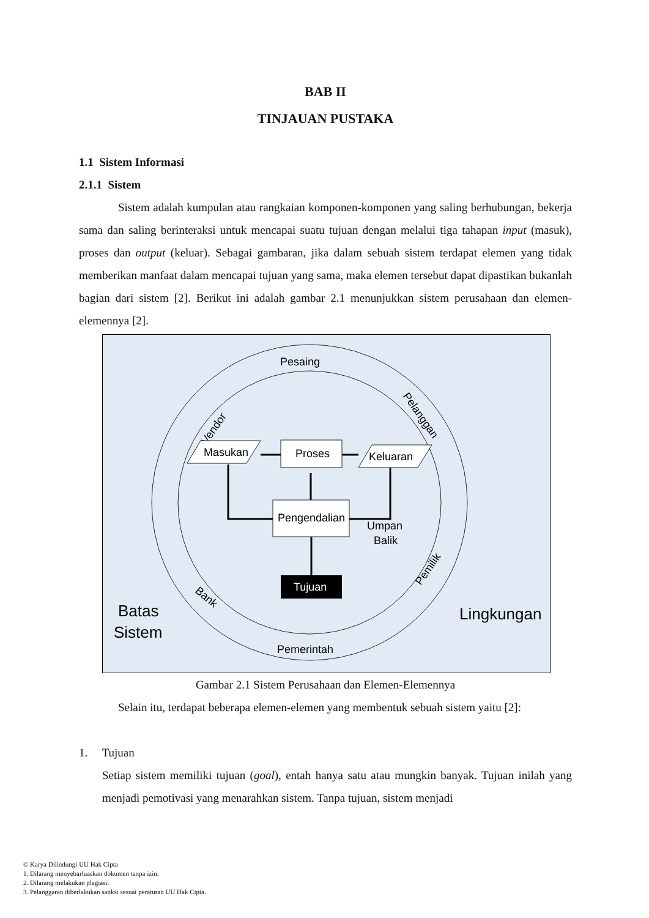BAB II
TINJAUAN PUSTAKA
1.1 Sistem Informasi
2.1.1 Sistem
Sistem adalah kumpulan atau rangkaian komponen-komponen yang saling berhubungan, bekerja sama dan saling berinteraksi untuk mencapai suatu tujuan dengan melalui tiga tahapan input (masuk), proses dan output (keluar). Sebagai gambaran, jika dalam sebuah sistem terdapat elemen yang tidak memberikan manfaat dalam mencapai tujuan yang sama, maka elemen tersebut dapat dipastikan bukanlah bagian dari sistem [2]. Berikut ini adalah gambar 2.1 menunjukkan sistem perusahaan dan elemen-elemennya [2].
Pesaing
Vendor
Pelanggan
Pemilik
Bank
Pemerintah
Masukan
Proses
Keluaran
Pengendalian
Tujuan
Umpan
Balik
Batas
Sistem
Lingkungan
Gambar 2.1 Sistem Perusahaan dan Elemen-Elemennya
Selain itu, terdapat beberapa elemen-elemen yang membentuk sebuah sistem yaitu [2]:
1. Tujuan
Setiap sistem memiliki tujuan (goal), entah hanya satu atau mungkin banyak. Tujuan inilah yang menjadi pemotivasi yang menarahkan sistem. Tanpa tujuan, sistem menjadi
© Karya Dilindungi UU Hak Cipta
1. Dilarang menyebarluaskan dokumen tanpa izin.
2. Dilarang melakukan plagiasi.
3. Pelanggaran diberlakukan sanksi sesuai peraturan UU Hak Cipta.